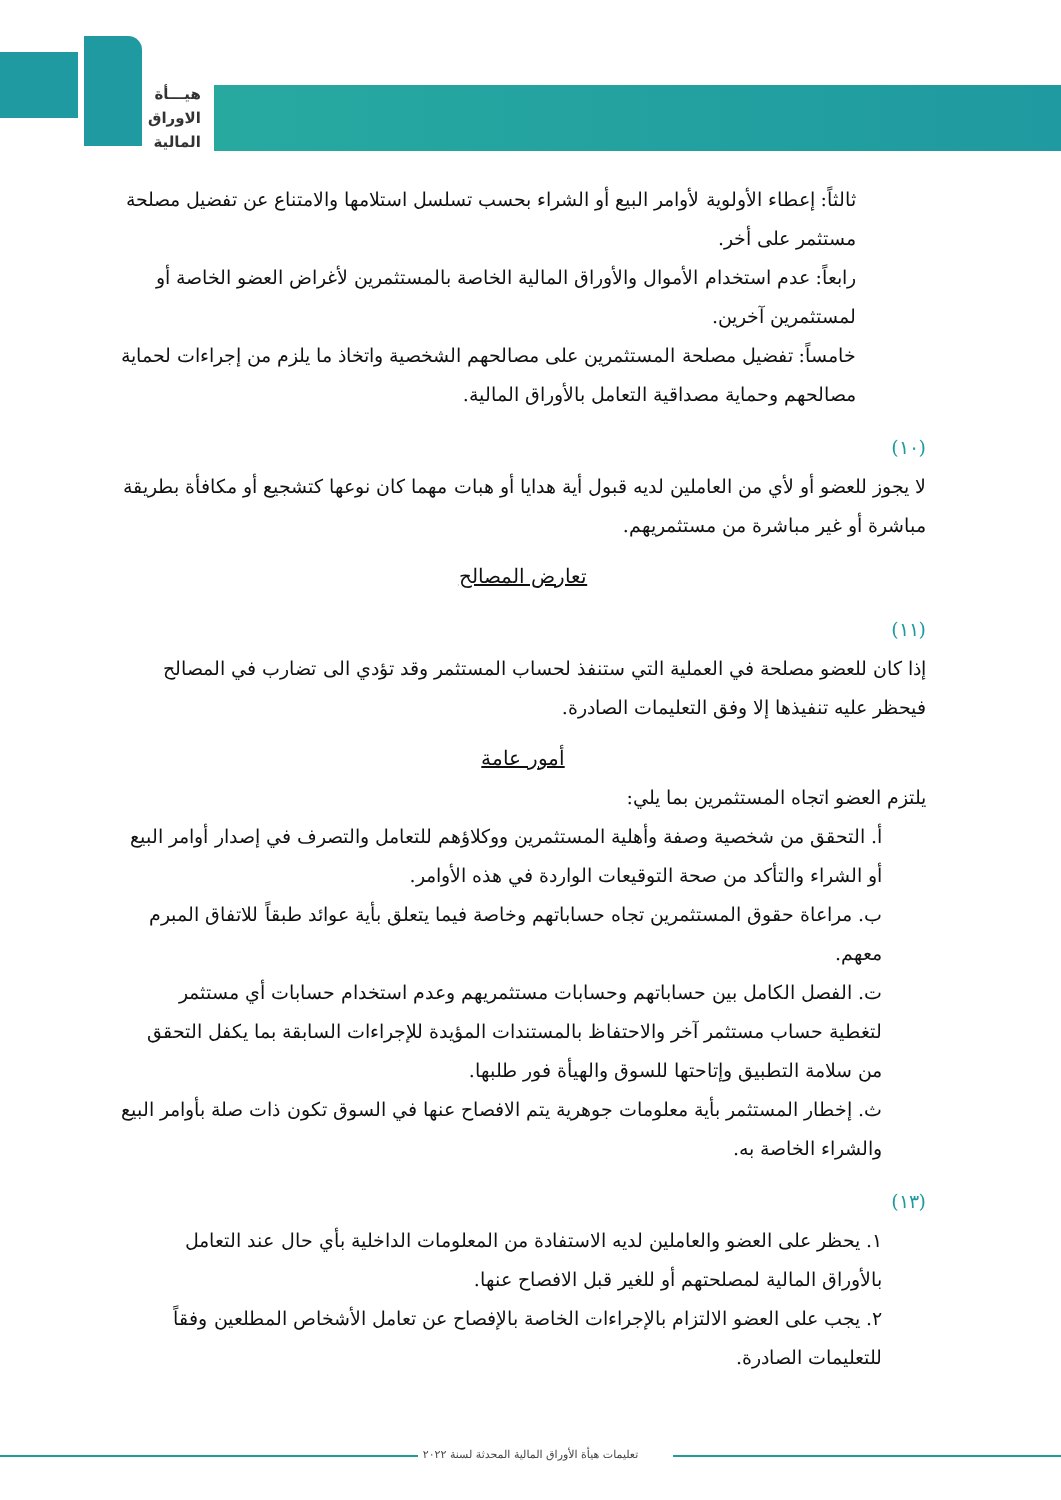هيـــأة
الاوراق
المالية
ثالثاً: إعطاء الأولوية لأوامر البيع أو الشراء بحسب تسلسل استلامها والامتناع عن تفضيل مصلحة مستثمر على أخر.
رابعاً: عدم استخدام الأموال والأوراق المالية الخاصة بالمستثمرين لأغراض العضو الخاصة أو لمستثمرين آخرين.
خامساً: تفضيل مصلحة المستثمرين على مصالحهم الشخصية واتخاذ ما يلزم من إجراءات لحماية مصالحهم وحماية مصداقية التعامل بالأوراق المالية.
(١٠)
لا يجوز للعضو أو لأي من العاملين لديه قبول أية هدايا أو هبات مهما كان نوعها كتشجيع أو مكافأة بطريقة مباشرة أو غير مباشرة من مستثمريهم.
تعارض المصالح
(١١)
إذا كان للعضو مصلحة في العملية التي ستنفذ لحساب المستثمر وقد تؤدي الى تضارب في المصالح فيحظر عليه تنفيذها إلا وفق التعليمات الصادرة.
أمور عامة
يلتزم العضو اتجاه المستثمرين بما يلي:
أ. التحقق من شخصية وصفة وأهلية المستثمرين ووكلاؤهم للتعامل والتصرف في إصدار أوامر البيع أو الشراء والتأكد من صحة التوقيعات الواردة في هذه الأوامر.
ب. مراعاة حقوق المستثمرين تجاه حساباتهم وخاصة فيما يتعلق بأية عوائد طبقاً للاتفاق المبرم معهم.
ت. الفصل الكامل بين حساباتهم وحسابات مستثمريهم وعدم استخدام حسابات أي مستثمر لتغطية حساب مستثمر آخر والاحتفاظ بالمستندات المؤيدة للإجراءات السابقة بما يكفل التحقق من سلامة التطبيق وإتاحتها للسوق والهيأة فور طلبها.
ث. إخطار المستثمر بأية معلومات جوهرية يتم الافصاح عنها في السوق تكون ذات صلة بأوامر البيع والشراء الخاصة به.
(١٣)
١. يحظر على العضو والعاملين لديه الاستفادة من المعلومات الداخلية بأي حال عند التعامل بالأوراق المالية لمصلحتهم أو للغير قبل الافصاح عنها.
٢. يجب على العضو الالتزام بالإجراءات الخاصة بالإفصاح عن تعامل الأشخاص المطلعين وفقاً للتعليمات الصادرة.
تعليمات هيأة الأوراق المالية المحدثة لسنة ٢٠٢٢